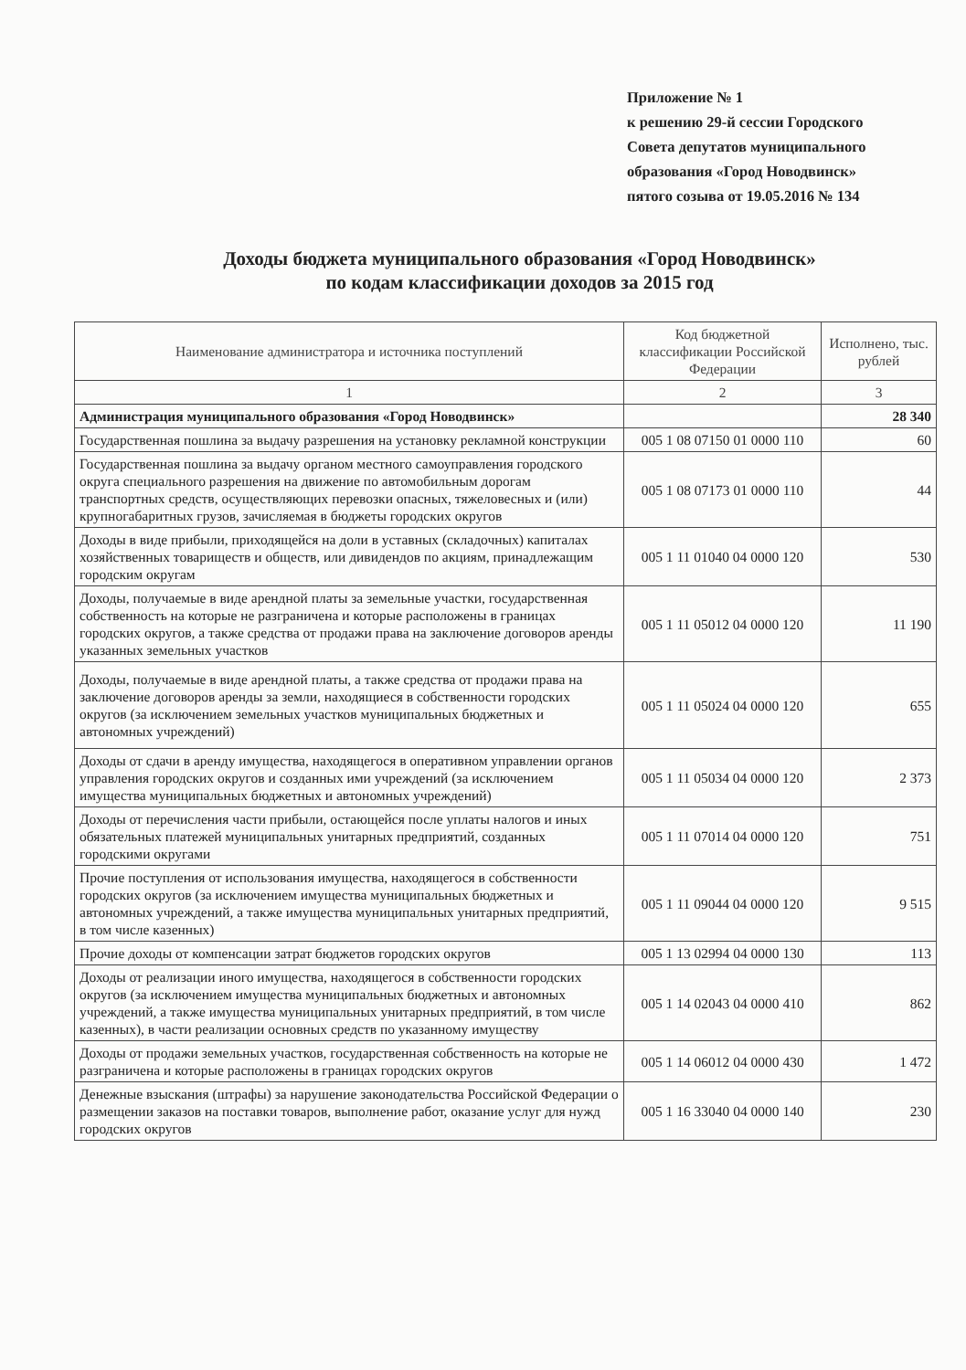Приложение № 1
к решению 29-й сессии Городского
Совета депутатов муниципального
образования «Город Новодвинск»
пятого созыва от 19.05.2016 № 134
Доходы бюджета муниципального образования «Город Новодвинск»
по кодам классификации доходов за 2015 год
| Наименование администратора и источника поступлений | Код бюджетной классификации Российской Федерации | Исполнено, тыс. рублей |
| --- | --- | --- |
| 1 | 2 | 3 |
| Администрация муниципального образования «Город Новодвинск» | | 28 340 |
| Государственная пошлина за выдачу разрешения на установку рекламной конструкции | 005 1 08 07150 01 0000 110 | 60 |
| Государственная пошлина за выдачу органом местного самоуправления городского округа специального разрешения на движение по автомобильным дорогам транспортных средств, осуществляющих перевозки опасных, тяжеловесных и (или) крупногабаритных грузов, зачисляемая в бюджеты городских округов | 005 1 08 07173 01 0000 110 | 44 |
| Доходы в виде прибыли, приходящейся на доли в уставных (складочных) капиталах хозяйственных товариществ и обществ, или дивидендов по акциям, принадлежащим городским округам | 005 1 11 01040 04 0000 120 | 530 |
| Доходы, получаемые в виде арендной платы за земельные участки, государственная собственность на которые не разграничена и которые расположены в границах городских округов, а также средства от продажи права на заключение договоров аренды указанных земельных участков | 005 1 11 05012 04 0000 120 | 11 190 |
| Доходы, получаемые в виде арендной платы, а также средства от продажи права на заключение договоров аренды за земли, находящиеся в собственности городских округов (за исключением земельных участков муниципальных бюджетных и автономных учреждений) | 005 1 11 05024 04 0000 120 | 655 |
| Доходы от сдачи в аренду имущества, находящегося в оперативном управлении органов управления городских округов и созданных ими учреждений (за исключением имущества муниципальных бюджетных и автономных учреждений) | 005 1 11 05034 04 0000 120 | 2 373 |
| Доходы от перечисления части прибыли, остающейся после уплаты налогов и иных обязательных платежей муниципальных унитарных предприятий, созданных городскими округами | 005 1 11 07014 04 0000 120 | 751 |
| Прочие поступления от использования имущества, находящегося в собственности городских округов (за исключением имущества муниципальных бюджетных и автономных учреждений, а также имущества муниципальных унитарных предприятий, в том числе казенных) | 005 1 11 09044 04 0000 120 | 9 515 |
| Прочие доходы от компенсации затрат бюджетов городских округов | 005 1 13 02994 04 0000 130 | 113 |
| Доходы от реализации иного имущества, находящегося в собственности городских округов (за исключением имущества муниципальных бюджетных и автономных учреждений, а также имущества муниципальных унитарных предприятий, в том числе казенных), в части реализации основных средств по указанному имуществу | 005 1 14 02043 04 0000 410 | 862 |
| Доходы от продажи земельных участков, государственная собственность на которые не разграничена и которые расположены в границах городских округов | 005 1 14 06012 04 0000 430 | 1 472 |
| Денежные взыскания (штрафы) за нарушение законодательства Российской Федерации о размещении заказов на поставки товаров, выполнение работ, оказание услуг для нужд городских округов | 005 1 16 33040 04 0000 140 | 230 |